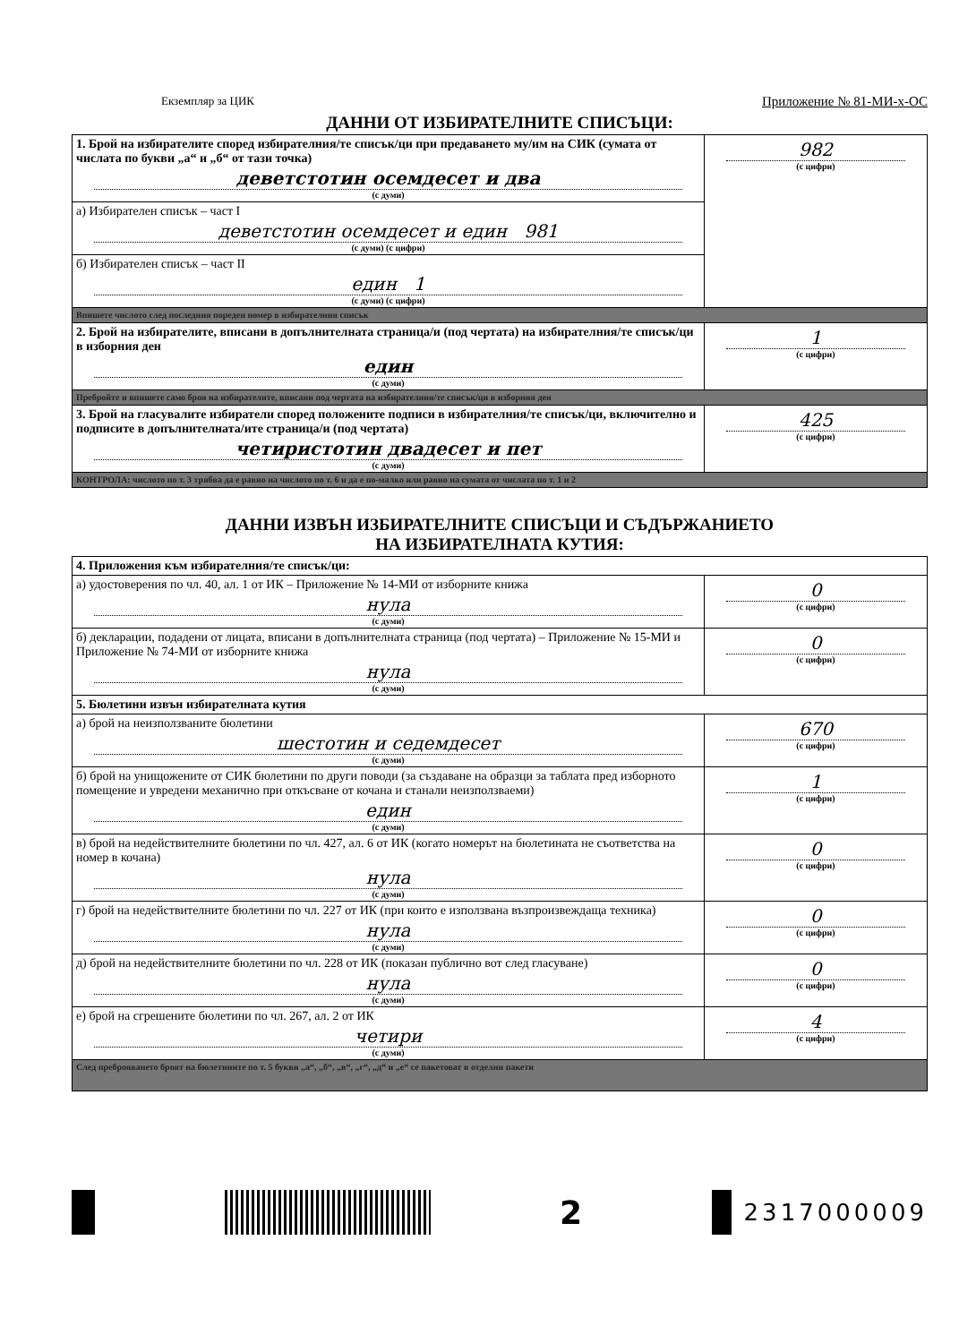Екземпляр за ЦИК Приложение № 81-МИ-х-ОС
ДАННИ ОТ ИЗБИРАТЕЛНИТЕ СПИСЪЦИ:
| 1. Брой на избирателите според избирателния/те списък/ци при предаването му/им на СИК (сумата от числата по букви „а“ и „б“ от тази точка) деветстотин осемдесет и два (с думи) | 982 (с цифри) |
| а) Избирателен списък – част I деветстотин осемдесет и един 981 (с думи) (с цифри) | |
| б) Избирателен списък – част II един 1 (с думи) (с цифри) | |
| Впишете числото след последния пореден номер в избирателния списък | |
| 2. Брой на избирателите, вписани в допълнителната страница/и (под чертата) на избирателния/те списък/ци в изборния ден един (с думи) | 1 (с цифри) |
| Пребройте и впишете само броя на избирателите, вписани под чертата на избирателния/те списък/ци в изборния ден | |
| 3. Брой на гласувалите избиратели според положените подписи в избирателния/те списък/ци, включително и подписите в допълнителната/ите страница/и (под чертата) четиристотин двадесет и пет (с думи) | 425 (с цифри) |
| КОНТРОЛА: числото по т. 3 трябва да е равно на числото по т. 6 и да е по-малко или равно на сумата от числата по т. 1 и 2 | |
ДАННИ ИЗВЪН ИЗБИРАТЕЛНИТЕ СПИСЪЦИ И СЪДЪРЖАНИЕТО
НА ИЗБИРАТЕЛНАТА КУТИЯ:
| 4. Приложения към избирателния/те списък/ци: | |
| а) удостоверения по чл. 40, ал. 1 от ИК – Приложение № 14-МИ от изборните книжа нула (с думи) | 0 (с цифри) |
| б) декларации, подадени от лицата, вписани в допълнителната страница (под чертата) – Приложение № 15-МИ и Приложение № 74-МИ от изборните книжа нула (с думи) | 0 (с цифри) |
| 5. Бюлетини извън избирателната кутия | |
| а) брой на неизползваните бюлетини шестотин и седемдесет (с думи) | 670 (с цифри) |
| б) брой на унищожените от СИК бюлетини по други поводи (за създаване на образци за таблата пред изборното помещение и увредени механично при откъсване от кочана и станали неизползваеми) един (с думи) | 1 (с цифри) |
| в) брой на недействителните бюлетини по чл. 427, ал. 6 от ИК (когато номерът на бюлетината не съответства на номер в кочана) нула (с думи) | 0 (с цифри) |
| г) брой на недействителните бюлетини по чл. 227 от ИК (при които е използвана възпроизвеждаща техника) нула (с думи) | 0 (с цифри) |
| д) брой на недействителните бюлетини по чл. 228 от ИК (показан публично вот след гласуване) нула (с думи) | 0 (с цифри) |
| е) брой на сгрешените бюлетини по чл. 267, ал. 2 от ИК четири (с думи) | 4 (с цифри) |
| След преброяването броят на бюлетините по т. 5 букви „а“, „б“, „в“, „г“, „д“ и „е“ се пакетоват в отделни пакети | |
2
2317000009